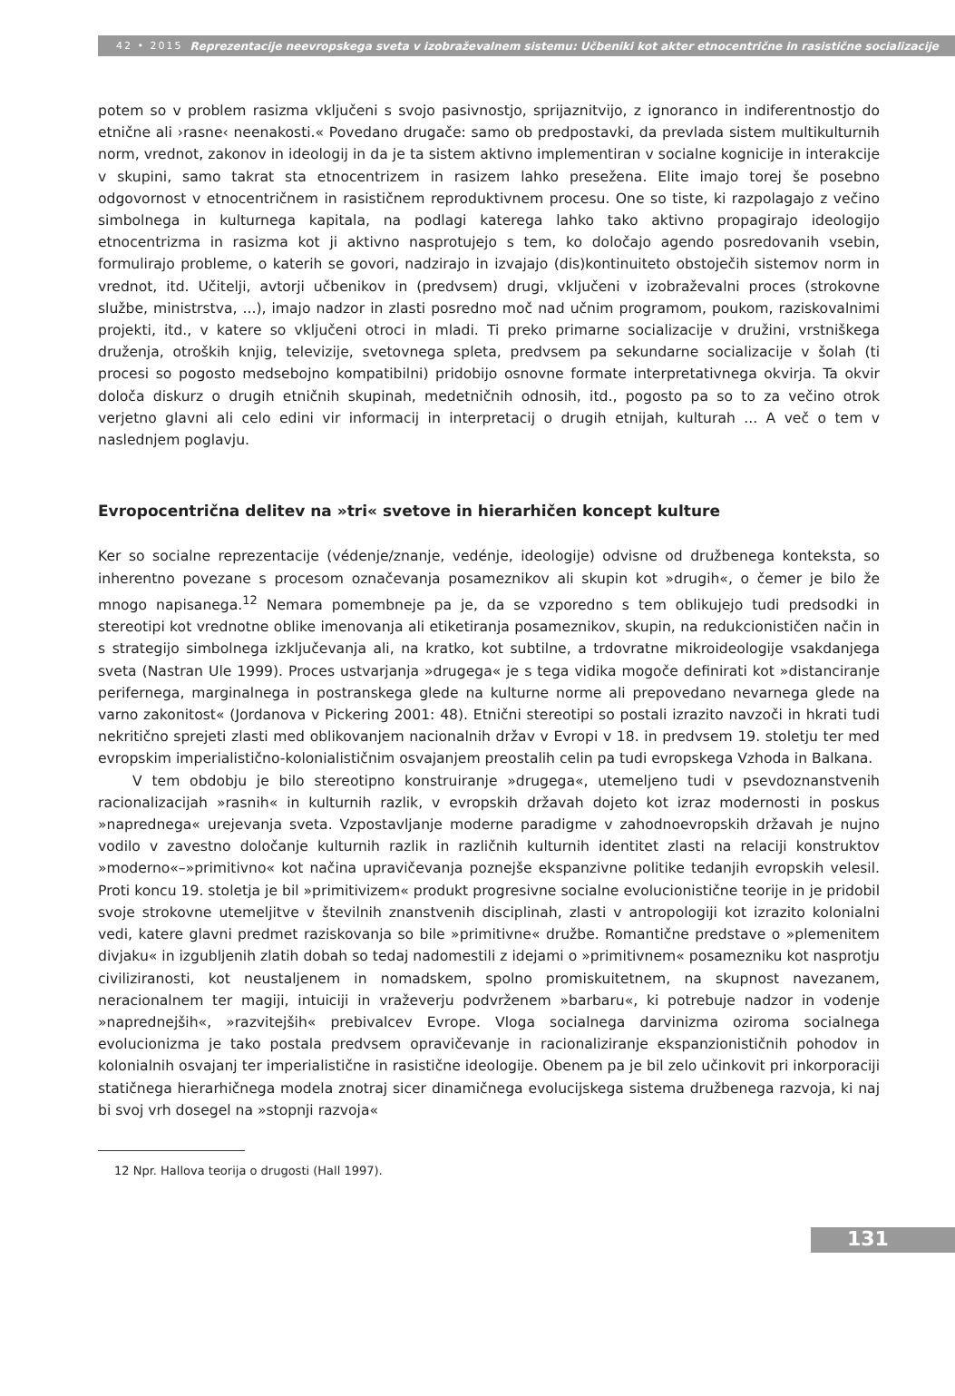42 • 2015 Reprezentacije neevropskega sveta v izobraževalnem sistemu: Učbeniki kot akter etnocentrične in rasistične socializacije
potem so v problem rasizma vključeni s svojo pasivnostjo, sprijaznitvijo, z ignoranco in indiferentnostjo do etnične ali ›rasne‹ neenakosti.« Povedano drugače: samo ob predpostavki, da prevlada sistem multikulturnih norm, vrednot, zakonov in ideologij in da je ta sistem aktivno implementiran v socialne kognicije in interakcije v skupini, samo takrat sta etnocentrizem in rasizem lahko presežena. Elite imajo torej še posebno odgovornost v etnocentričnem in rasističnem reproduktivnem procesu. One so tiste, ki razpolagajo z večino simbolnega in kulturnega kapitala, na podlagi katerega lahko tako aktivno propagirajo ideologijo etnocentrizma in rasizma kot ji aktivno nasprotujejo s tem, ko določajo agendo posredovanih vsebin, formulirajo probleme, o katerih se govori, nadzirajo in izvajajo (dis)kontinuiteto obstoječih sistemov norm in vrednot, itd. Učitelji, avtorji učbenikov in (predvsem) drugi, vključeni v izobraževalni proces (strokovne službe, ministrstva, ...), imajo nadzor in zlasti posredno moč nad učnim programom, poukom, raziskovalnimi projekti, itd., v katere so vključeni otroci in mladi. Ti preko primarne socializacije v družini, vrstniškega druženja, otroških knjig, televizije, svetovnega spleta, predvsem pa sekundarne socializacije v šolah (ti procesi so pogosto medsebojno kompatibilni) pridobijo osnovne formate interpretativnega okvirja. Ta okvir določa diskurz o drugih etničnih skupinah, medetničnih odnosih, itd., pogosto pa so to za večino otrok verjetno glavni ali celo edini vir informacij in interpretacij o drugih etnijah, kulturah ... A več o tem v naslednjem poglavju.
Evropocentrična delitev na »tri« svetove in hierarhičen koncept kulture
Ker so socialne reprezentacije (védenje/znanje, vedénje, ideologije) odvisne od družbenega konteksta, so inherentno povezane s procesom označevanja posameznikov ali skupin kot »drugih«, o čemer je bilo že mnogo napisanega.<sup>12</sup> Nemara pomembneje pa je, da se vzporedno s tem oblikujejo tudi predsodki in stereotipi kot vrednotne oblike imenovanja ali etiketiranja posameznikov, skupin, na redukcionističen način in s strategijo simbolnega izključevanja ali, na kratko, kot subtilne, a trdovratne mikroideologije vsakdanjega sveta (Nastran Ule 1999). Proces ustvarjanja »drugega« je s tega vidika mogoče definirati kot »distanciranje perifernega, marginalnega in postranskega glede na kulturne norme ali prepovedano nevarnega glede na varno zakonitost« (Jordanova v Pickering 2001: 48). Etnični stereotipi so postali izrazito navzoči in hkrati tudi nekritično sprejeti zlasti med oblikovanjem nacionalnih držav v Evropi v 18. in predvsem 19. stoletju ter med evropskim imperialistično-kolonialističnim osvajanjem preostalih celin pa tudi evropskega Vzhoda in Balkana.
V tem obdobju je bilo stereotipno konstruiranje »drugega«, utemeljeno tudi v psevdoznanstvenih racionalizacijah »rasnih« in kulturnih razlik, v evropskih državah dojeto kot izraz modernosti in poskus »naprednega« urejevanja sveta. Vzpostavljanje moderne paradigme v zahodnoevropskih državah je nujno vodilo v zavestno določanje kulturnih razlik in različnih kulturnih identitet zlasti na relaciji konstruktov »moderno«–»primitivno« kot načina upravičevanja poznejše ekspanzivne politike tedanjih evropskih velesil. Proti koncu 19. stoletja je bil »primitivizem« produkt progresivne socialne evolucionistične teorije in je pridobil svoje strokovne utemeljitve v številnih znanstvenih disciplinah, zlasti v antropologiji kot izrazito kolonialni vedi, katere glavni predmet raziskovanja so bile »primitivne« družbe. Romantične predstave o »plemenitem divjaku« in izgubljenih zlatih dobah so tedaj nadomestili z idejami o »primitivnem« posamezniku kot nasprotju civiliziranosti, kot neustaljenem in nomadskem, spolno promiskuitetnem, na skupnost navezanem, neracionalnem ter magiji, intuiciji in vraževerju podvrženem »barbaru«, ki potrebuje nadzor in vodenje »naprednejših«, »razvitejših« prebivalcev Evrope. Vloga socialnega darvinizma oziroma socialnega evolucionizma je tako postala predvsem opravičevanje in racionaliziranje ekspanzionističnih pohodov in kolonialnih osvajanj ter imperialistične in rasistične ideologije. Obenem pa je bil zelo učinkovit pri inkorporaciji statičnega hierarhičnega modela znotraj sicer dinamičnega evolucijskega sistema družbenega razvoja, ki naj bi svoj vrh dosegel na »stopnji razvoja«
12 Npr. Hallova teorija o drugosti (Hall 1997).
131